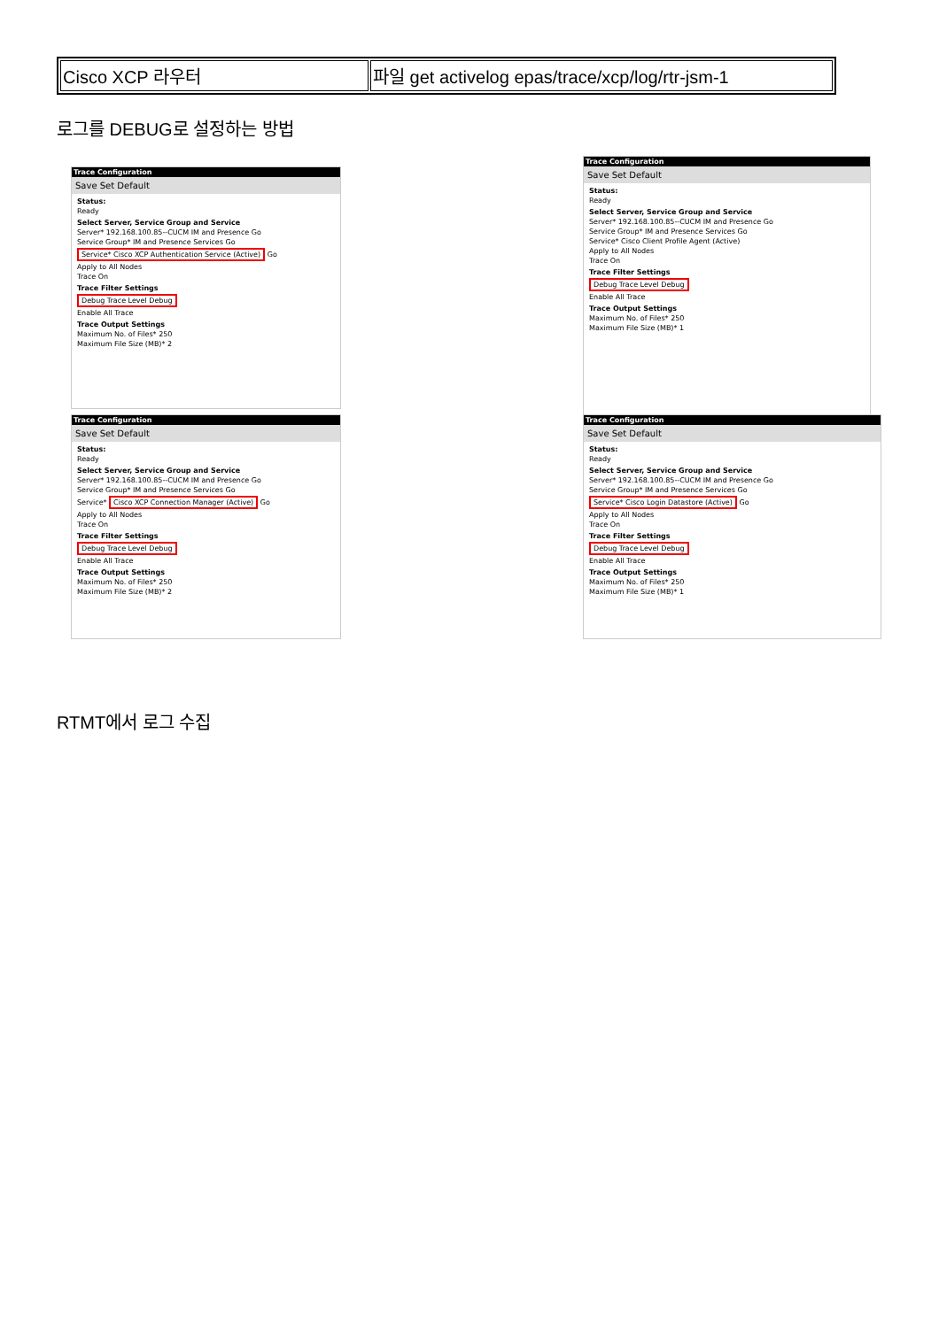| Cisco XCP 라우터 | 파일 get activelog epas/trace/xcp/log/rtr-jsm-1 |
로그를 DEBUG로 설정하는 방법
Trace Configuration
Save Set Default
Status:
Ready
Select Server, Service Group and Service
Server* 192.168.100.85--CUCM IM and Presence Go
Service Group* IM and Presence Services Go
Service* Cisco XCP Authentication Service (Active) Go
Apply to All Nodes
Trace On
Trace Filter Settings
Debug Trace Level Debug
Enable All Trace
Trace Output Settings
Maximum No. of Files* 250
Maximum File Size (MB)* 2
Trace Configuration
Save Set Default
Status:
Ready
Select Server, Service Group and Service
Server* 192.168.100.85--CUCM IM and Presence Go
Service Group* IM and Presence Services Go
Service* Cisco Client Profile Agent (Active)
Apply to All Nodes
Trace On
Trace Filter Settings
Debug Trace Level Debug
Enable All Trace
Trace Output Settings
Maximum No. of Files* 250
Maximum File Size (MB)* 1
Trace Configuration
Save Set Default
Status:
Ready
Select Server, Service Group and Service
Server* 192.168.100.85--CUCM IM and Presence Go
Service Group* IM and Presence Services Go
Service* Cisco XCP Connection Manager (Active) Go
Apply to All Nodes
Trace On
Trace Filter Settings
Debug Trace Level Debug
Enable All Trace
Trace Output Settings
Maximum No. of Files* 250
Maximum File Size (MB)* 2
Trace Configuration
Save Set Default
Status:
Ready
Select Server, Service Group and Service
Server* 192.168.100.85--CUCM IM and Presence Go
Service Group* IM and Presence Services Go
Service* Cisco Login Datastore (Active) Go
Apply to All Nodes
Trace On
Trace Filter Settings
Debug Trace Level Debug
Enable All Trace
Trace Output Settings
Maximum No. of Files* 250
Maximum File Size (MB)* 1
RTMT에서 로그 수집